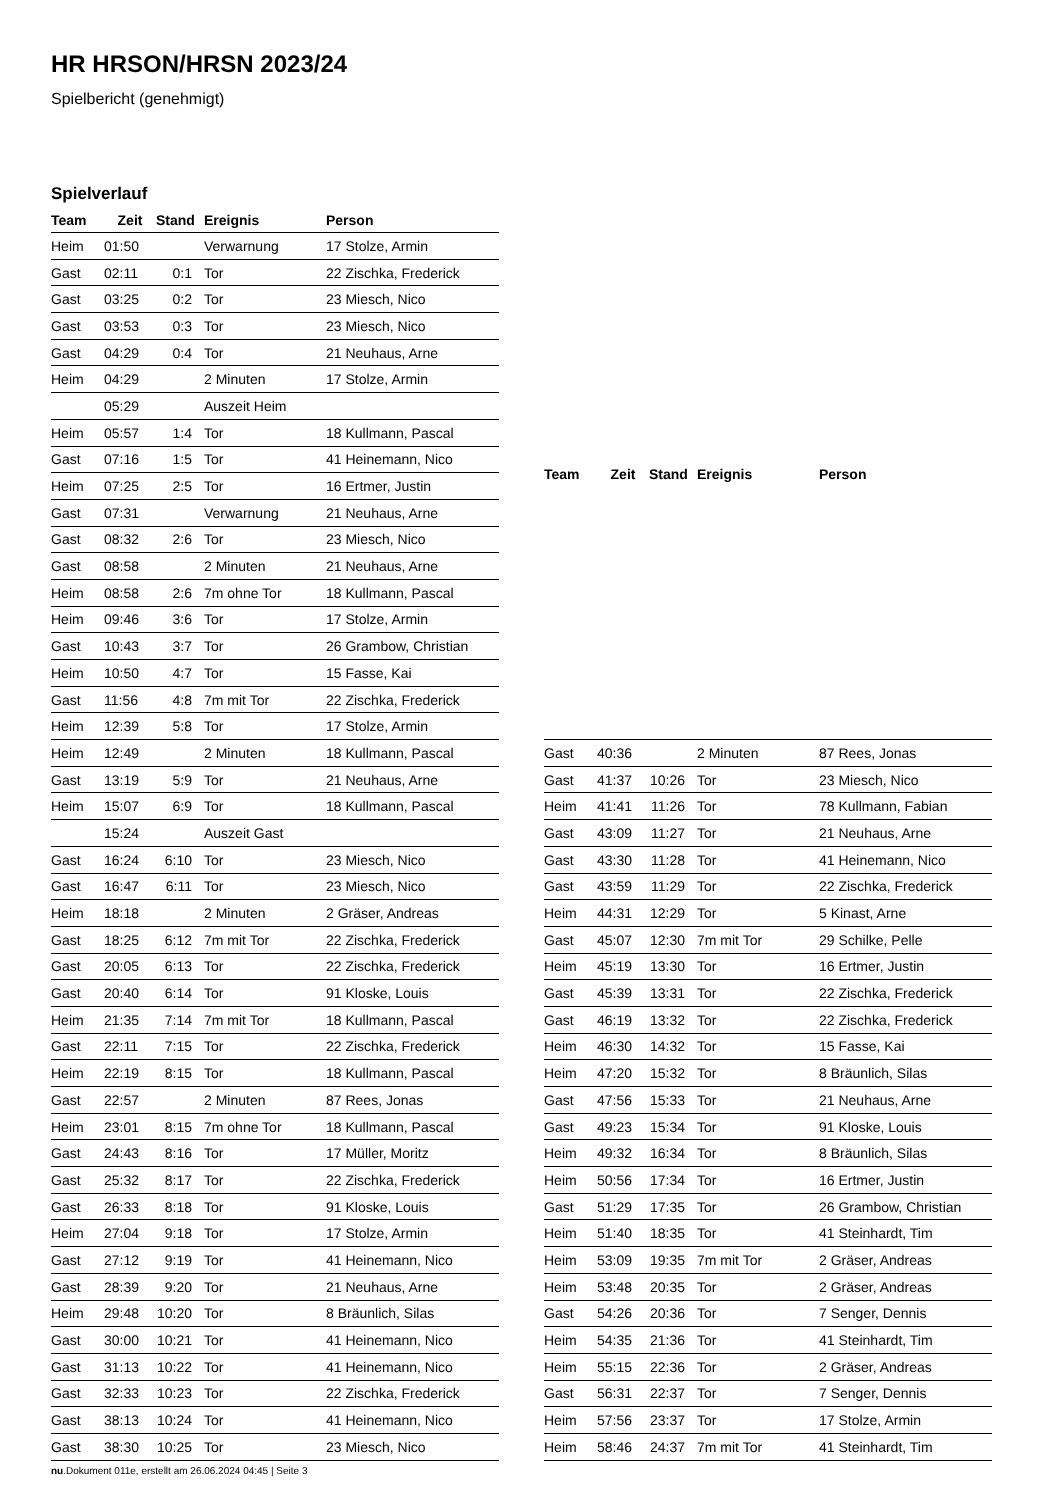HR HRSON/HRSN 2023/24
Spielbericht (genehmigt)
Spielverlauf
| Team | Zeit | Stand | Ereignis | Person |
| --- | --- | --- | --- | --- |
| Heim | 01:50 | | Verwarnung | 17 Stolze, Armin |
| Gast | 02:11 | 0:1 | Tor | 22 Zischka, Frederick |
| Gast | 03:25 | 0:2 | Tor | 23 Miesch, Nico |
| Gast | 03:53 | 0:3 | Tor | 23 Miesch, Nico |
| Gast | 04:29 | 0:4 | Tor | 21 Neuhaus, Arne |
| Heim | 04:29 | | 2 Minuten | 17 Stolze, Armin |
| | 05:29 | | Auszeit Heim | |
| Heim | 05:57 | 1:4 | Tor | 18 Kullmann, Pascal |
| Gast | 07:16 | 1:5 | Tor | 41 Heinemann, Nico |
| Heim | 07:25 | 2:5 | Tor | 16 Ertmer, Justin |
| Gast | 07:31 | | Verwarnung | 21 Neuhaus, Arne |
| Gast | 08:32 | 2:6 | Tor | 23 Miesch, Nico |
| Gast | 08:58 | | 2 Minuten | 21 Neuhaus, Arne |
| Heim | 08:58 | 2:6 | 7m ohne Tor | 18 Kullmann, Pascal |
| Heim | 09:46 | 3:6 | Tor | 17 Stolze, Armin |
| Gast | 10:43 | 3:7 | Tor | 26 Grambow, Christian |
| Heim | 10:50 | 4:7 | Tor | 15 Fasse, Kai |
| Gast | 11:56 | 4:8 | 7m mit Tor | 22 Zischka, Frederick |
| Heim | 12:39 | 5:8 | Tor | 17 Stolze, Armin |
| Heim | 12:49 | | 2 Minuten | 18 Kullmann, Pascal |
| Gast | 13:19 | 5:9 | Tor | 21 Neuhaus, Arne |
| Heim | 15:07 | 6:9 | Tor | 18 Kullmann, Pascal |
| | 15:24 | | Auszeit Gast | |
| Gast | 16:24 | 6:10 | Tor | 23 Miesch, Nico |
| Gast | 16:47 | 6:11 | Tor | 23 Miesch, Nico |
| Heim | 18:18 | | 2 Minuten | 2 Gräser, Andreas |
| Gast | 18:25 | 6:12 | 7m mit Tor | 22 Zischka, Frederick |
| Gast | 20:05 | 6:13 | Tor | 22 Zischka, Frederick |
| Gast | 20:40 | 6:14 | Tor | 91 Kloske, Louis |
| Heim | 21:35 | 7:14 | 7m mit Tor | 18 Kullmann, Pascal |
| Gast | 22:11 | 7:15 | Tor | 22 Zischka, Frederick |
| Heim | 22:19 | 8:15 | Tor | 18 Kullmann, Pascal |
| Gast | 22:57 | | 2 Minuten | 87 Rees, Jonas |
| Heim | 23:01 | 8:15 | 7m ohne Tor | 18 Kullmann, Pascal |
| Gast | 24:43 | 8:16 | Tor | 17 Müller, Moritz |
| Gast | 25:32 | 8:17 | Tor | 22 Zischka, Frederick |
| Gast | 26:33 | 8:18 | Tor | 91 Kloske, Louis |
| Heim | 27:04 | 9:18 | Tor | 17 Stolze, Armin |
| Gast | 27:12 | 9:19 | Tor | 41 Heinemann, Nico |
| Gast | 28:39 | 9:20 | Tor | 21 Neuhaus, Arne |
| Heim | 29:48 | 10:20 | Tor | 8 Bräunlich, Silas |
| Gast | 30:00 | 10:21 | Tor | 41 Heinemann, Nico |
| Gast | 31:13 | 10:22 | Tor | 41 Heinemann, Nico |
| Gast | 32:33 | 10:23 | Tor | 22 Zischka, Frederick |
| Gast | 38:13 | 10:24 | Tor | 41 Heinemann, Nico |
| Gast | 38:30 | 10:25 | Tor | 23 Miesch, Nico |
| Team | Zeit | Stand | Ereignis | Person |
| --- | --- | --- | --- | --- |
| Gast | 40:36 | | 2 Minuten | 87 Rees, Jonas |
| Gast | 41:37 | 10:26 | Tor | 23 Miesch, Nico |
| Heim | 41:41 | 11:26 | Tor | 78 Kullmann, Fabian |
| Gast | 43:09 | 11:27 | Tor | 21 Neuhaus, Arne |
| Gast | 43:30 | 11:28 | Tor | 41 Heinemann, Nico |
| Gast | 43:59 | 11:29 | Tor | 22 Zischka, Frederick |
| Heim | 44:31 | 12:29 | Tor | 5 Kinast, Arne |
| Gast | 45:07 | 12:30 | 7m mit Tor | 29 Schilke, Pelle |
| Heim | 45:19 | 13:30 | Tor | 16 Ertmer, Justin |
| Gast | 45:39 | 13:31 | Tor | 22 Zischka, Frederick |
| Gast | 46:19 | 13:32 | Tor | 22 Zischka, Frederick |
| Heim | 46:30 | 14:32 | Tor | 15 Fasse, Kai |
| Heim | 47:20 | 15:32 | Tor | 8 Bräunlich, Silas |
| Gast | 47:56 | 15:33 | Tor | 21 Neuhaus, Arne |
| Gast | 49:23 | 15:34 | Tor | 91 Kloske, Louis |
| Heim | 49:32 | 16:34 | Tor | 8 Bräunlich, Silas |
| Heim | 50:56 | 17:34 | Tor | 16 Ertmer, Justin |
| Gast | 51:29 | 17:35 | Tor | 26 Grambow, Christian |
| Heim | 51:40 | 18:35 | Tor | 41 Steinhardt, Tim |
| Heim | 53:09 | 19:35 | 7m mit Tor | 2 Gräser, Andreas |
| Heim | 53:48 | 20:35 | Tor | 2 Gräser, Andreas |
| Gast | 54:26 | 20:36 | Tor | 7 Senger, Dennis |
| Heim | 54:35 | 21:36 | Tor | 41 Steinhardt, Tim |
| Heim | 55:15 | 22:36 | Tor | 2 Gräser, Andreas |
| Gast | 56:31 | 22:37 | Tor | 7 Senger, Dennis |
| Heim | 57:56 | 23:37 | Tor | 17 Stolze, Armin |
| Heim | 58:46 | 24:37 | 7m mit Tor | 41 Steinhardt, Tim |
nu.Dokument 011e, erstellt am 26.06.2024 04:45 | Seite 3